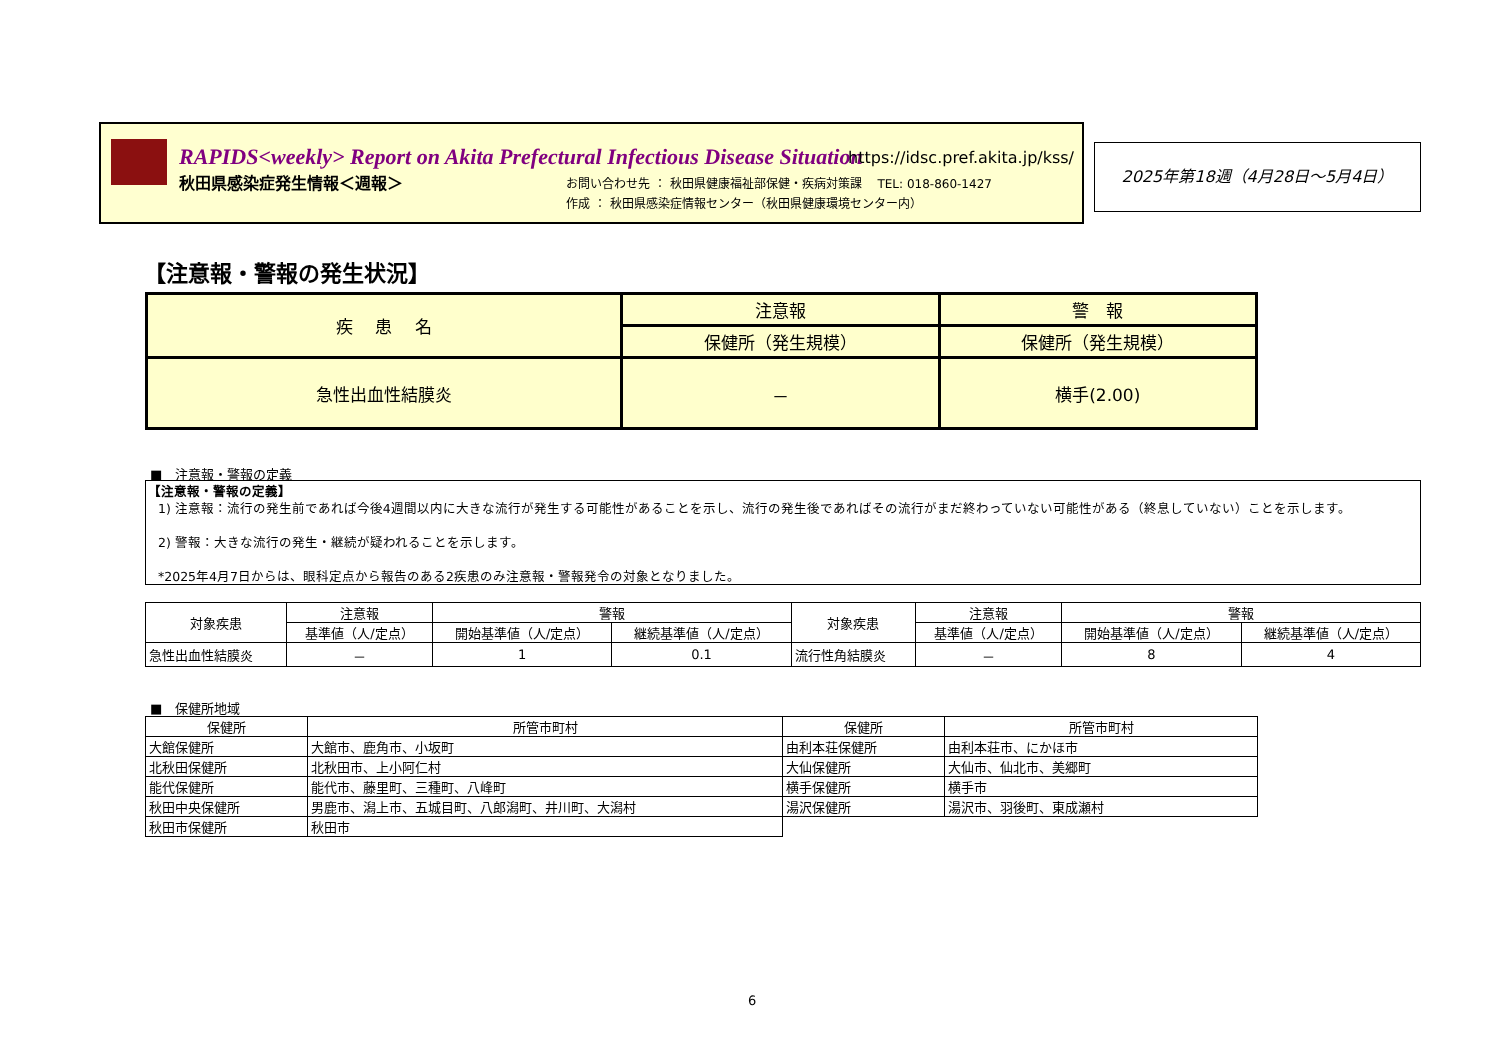RAPIDS<weekly> Report on Akita Prefectural Infectious Disease Situation
https://idsc.pref.akita.jp/kss/
秋田県感染症発生情報＜週報＞
お問い合わせ先 ： 秋田県健康福祉部保健・疾病対策課　 TEL: 018-860-1427
作成 ： 秋田県感染症情報センター（秋田県健康環境センター内）
2025年第18週（4月28日～5月4日）
【注意報・警報の発生状況】
| 疾 患 名 | 注意報 | 警 報 |
| --- | --- | --- |
| | 保健所（発生規模） | 保健所（発生規模） |
| 急性出血性結膜炎 | － | 横手(2.00) |
■　注意報・警報の定義
【注意報・警報の定義】
1) 注意報：流行の発生前であれば今後4週間以内に大きな流行が発生する可能性があることを示し、流行の発生後であればその流行がまだ終わっていない可能性がある（終息していない）ことを示します。
2) 警報：大きな流行の発生・継続が疑われることを示します。
*2025年4月7日からは、眼科定点から報告のある2疾患のみ注意報・警報発令の対象となりました。
| 対象疾患 | 注意報 | 警報 | | 対象疾患 | 注意報 | 警報 | |
| --- | --- | --- | --- | --- | --- | --- | --- |
| | 基準値（人/定点） | 開始基準値（人/定点） | 継続基準値（人/定点） | | 基準値（人/定点） | 開始基準値（人/定点） | 継続基準値（人/定点） |
| 急性出血性結膜炎 | － | 1 | 0.1 | 流行性角結膜炎 | － | 8 | 4 |
■　保健所地域
| 保健所 | 所管市町村 | 保健所 | 所管市町村 |
| --- | --- | --- | --- |
| 大館保健所 | 大館市、鹿角市、小坂町 | 由利本荘保健所 | 由利本荘市、にかほ市 |
| 北秋田保健所 | 北秋田市、上小阿仁村 | 大仙保健所 | 大仙市、仙北市、美郷町 |
| 能代保健所 | 能代市、藤里町、三種町、八峰町 | 横手保健所 | 横手市 |
| 秋田中央保健所 | 男鹿市、潟上市、五城目町、八郎潟町、井川町、大潟村 | 湯沢保健所 | 湯沢市、羽後町、東成瀬村 |
| 秋田市保健所 | 秋田市 | | |
6